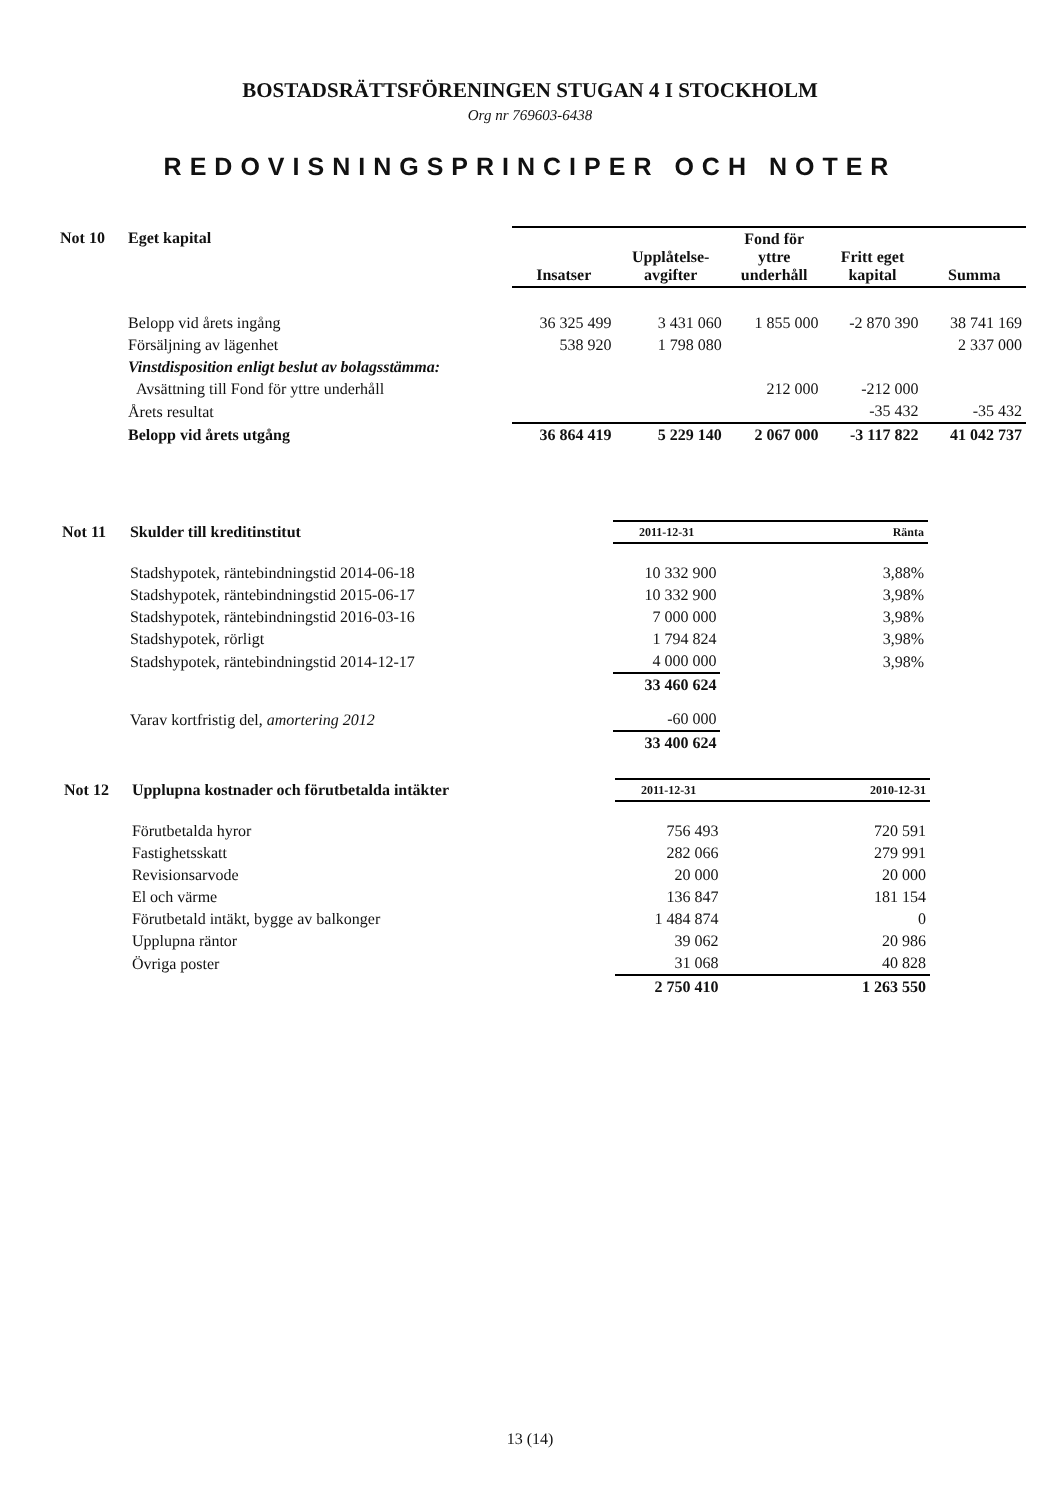BOSTADSRÄTTSFÖRENINGEN STUGAN 4 I STOCKHOLM
Org nr 769603-6438
REDOVISNINGSPRINCIPER OCH NOTER
| Not 10 | Eget kapital | Insatser | Upplåtelse- avgifter | Fond för yttre underhåll | Fritt eget kapital | Summa |
| --- | --- | --- | --- | --- | --- | --- |
| | Belopp vid årets ingång | 36 325 499 | 3 431 060 | 1 855 000 | -2 870 390 | 38 741 169 |
| | Försäljning av lägenhet | 538 920 | 1 798 080 | | | 2 337 000 |
| | Vinstdisposition enligt beslut av bolagsstämma: | | | | | |
| | Avsättning till Fond för yttre underhåll | | | 212 000 | -212 000 | |
| | Årets resultat | | | | -35 432 | -35 432 |
| | Belopp vid årets utgång | 36 864 419 | 5 229 140 | 2 067 000 | -3 117 822 | 41 042 737 |
| Not 11 | Skulder till kreditinstitut | 2011-12-31 | Ränta |
| --- | --- | --- | --- |
| | Stadshypotek, räntebindningstid 2014-06-18 | 10 332 900 | 3,88% |
| | Stadshypotek, räntebindningstid 2015-06-17 | 10 332 900 | 3,98% |
| | Stadshypotek, räntebindningstid 2016-03-16 | 7 000 000 | 3,98% |
| | Stadshypotek, rörligt | 1 794 824 | 3,98% |
| | Stadshypotek, räntebindningstid 2014-12-17 | 4 000 000 | 3,98% |
| | | 33 460 624 | |
| | Varav kortfristig del, amortering 2012 | -60 000 | |
| | | 33 400 624 | |
| Not 12 | Upplupna kostnader och förutbetalda intäkter | 2011-12-31 | 2010-12-31 |
| --- | --- | --- | --- |
| | Förutbetalda hyror | 756 493 | 720 591 |
| | Fastighetsskatt | 282 066 | 279 991 |
| | Revisionsarvode | 20 000 | 20 000 |
| | El och värme | 136 847 | 181 154 |
| | Förutbetald intäkt, bygge av balkonger | 1 484 874 | 0 |
| | Upplupna räntor | 39 062 | 20 986 |
| | Övriga poster | 31 068 | 40 828 |
| | | 2 750 410 | 1 263 550 |
13 (14)